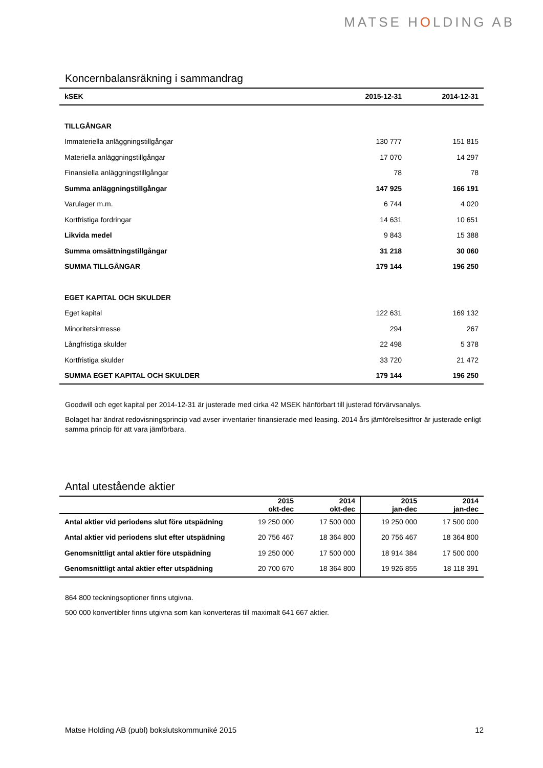MATSE HOLDING AB
Koncernbalansräkning i sammandrag
| kSEK | 2015-12-31 | 2014-12-31 |
| --- | --- | --- |
| TILLGÅNGAR | | |
| Immateriella anläggningstillgångar | 130 777 | 151 815 |
| Materiella anläggningstillgångar | 17 070 | 14 297 |
| Finansiella anläggningstillgångar | 78 | 78 |
| Summa anläggningstillgångar | 147 925 | 166 191 |
| Varulager m.m. | 6 744 | 4 020 |
| Kortfristiga fordringar | 14 631 | 10 651 |
| Likvida medel | 9 843 | 15 388 |
| Summa omsättningstillgångar | 31 218 | 30 060 |
| SUMMA TILLGÅNGAR | 179 144 | 196 250 |
| EGET KAPITAL OCH SKULDER | | |
| Eget kapital | 122 631 | 169 132 |
| Minoritetsintresse | 294 | 267 |
| Långfristiga skulder | 22 498 | 5 378 |
| Kortfristiga skulder | 33 720 | 21 472 |
| SUMMA EGET KAPITAL OCH SKULDER | 179 144 | 196 250 |
Goodwill och eget kapital per 2014-12-31 är justerade med cirka 42 MSEK hänförbart till justerad förvärvsanalys.
Bolaget har ändrat redovisningsprincip vad avser inventarier finansierade med leasing. 2014 års jämförelsesiffror är justerade enligt samma princip för att vara jämförbara.
Antal utestående aktier
| | 2015 okt-dec | 2014 okt-dec | 2015 jan-dec | 2014 jan-dec |
| --- | --- | --- | --- | --- |
| Antal aktier vid periodens slut före utspädning | 19 250 000 | 17 500 000 | 19 250 000 | 17 500 000 |
| Antal aktier vid periodens slut efter utspädning | 20 756 467 | 18 364 800 | 20 756 467 | 18 364 800 |
| Genomsnittligt antal aktier före utspädning | 19 250 000 | 17 500 000 | 18 914 384 | 17 500 000 |
| Genomsnittligt antal aktier efter utspädning | 20 700 670 | 18 364 800 | 19 926 855 | 18 118 391 |
864 800 teckningsoptioner finns utgivna.
500 000 konvertibler finns utgivna som kan konverteras till maximalt 641 667 aktier.
Matse Holding AB (publ) bokslutskommuniké 2015 12